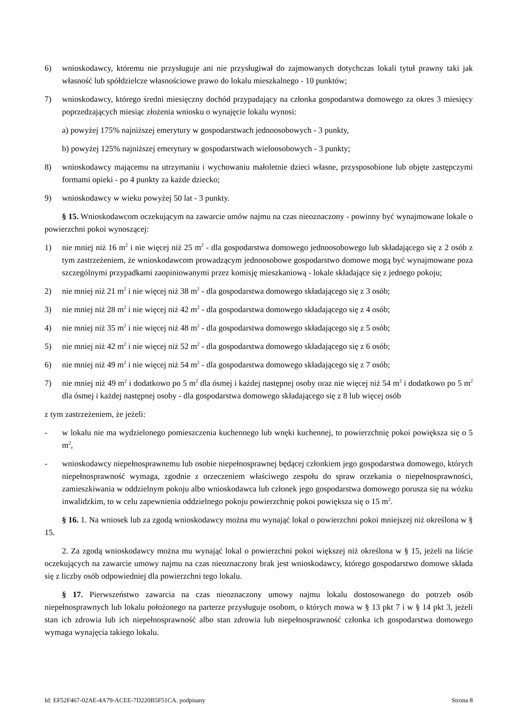6) wnioskodawcy, któremu nie przysługuje ani nie przysługiwał do zajmowanych dotychczas lokali tytuł prawny taki jak własność lub spółdzielcze własnościowe prawo do lokalu mieszkalnego - 10 punktów;
7) wnioskodawcy, którego średni miesięczny dochód przypadający na członka gospodarstwa domowego za okres 3 miesięcy poprzedzających miesiąc złożenia wniosku o wynajęcie lokalu wynosi:
a) powyżej 175% najniższej emerytury w gospodarstwach jednoosobowych - 3 punkty,
b) powyżej 125% najniższej emerytury w gospodarstwach wieloosobowych - 3 punkty;
8) wnioskodawcy mającemu na utrzymaniu i wychowaniu małoletnie dzieci własne, przysposobione lub objęte zastępczymi formami opieki - po 4 punkty za każde dziecko;
9) wnioskodawcy w wieku powyżej 50 lat - 3 punkty.
§ 15. Wnioskodawcom oczekującym na zawarcie umów najmu na czas nieoznaczony - powinny być wynajmowane lokale o powierzchni pokoi wynoszącej:
1) nie mniej niż 16 m<sup>2</sup> i nie więcej niż 25 m<sup>2</sup> - dla gospodarstwa domowego jednoosobowego lub składającego się z 2 osób z tym zastrzeżeniem, że wnioskodawcom prowadzącym jednoosobowe gospodarstwo domowe mogą być wynajmowane poza szczególnymi przypadkami zaopiniowanymi przez komisję mieszkaniową - lokale składające się z jednego pokoju;
2) nie mniej niż 21 m<sup>2</sup> i nie więcej niż 38 m<sup>2</sup> - dla gospodarstwa domowego składającego się z 3 osób;
3) nie mniej niż 28 m<sup>2</sup> i nie więcej niż 42 m<sup>2</sup> - dla gospodarstwa domowego składającego się z 4 osób;
4) nie mniej niż 35 m<sup>2</sup> i nie więcej niż 48 m<sup>2</sup> - dla gospodarstwa domowego składającego się z 5 osób;
5) nie mniej niż 42 m<sup>2</sup> i nie więcej niż 52 m<sup>2</sup> - dla gospodarstwa domowego składającego się z 6 osób;
6) nie mniej niż 49 m<sup>2</sup> i nie więcej niż 54 m<sup>2</sup> - dla gospodarstwa domowego składającego się z 7 osób;
7) nie mniej niż 49 m<sup>2</sup> i dodatkowo po 5 m<sup>2</sup> dla ósmej i każdej następnej osoby oraz nie więcej niż 54 m<sup>2</sup> i dodatkowo po 5 m<sup>2</sup> dla ósmej i każdej następnej osoby - dla gospodarstwa domowego składającego się z 8 lub więcej osób
z tym zastrzeżeniem, że jeżeli:
- w lokalu nie ma wydzielonego pomieszczenia kuchennego lub wnęki kuchennej, to powierzchnię pokoi powiększa się o 5 m<sup>2</sup>,
- wnioskodawcy niepełnosprawnemu lub osobie niepełnosprawnej będącej członkiem jego gospodarstwa domowego, których niepełnosprawność wymaga, zgodnie z orzeczeniem właściwego zespołu do spraw orzekania o niepełnosprawności, zamieszkiwania w oddzielnym pokoju albo wnioskodawca lub członek jego gospodarstwa domowego porusza się na wózku inwalidzkim, to w celu zapewnienia oddzielnego pokoju powierzchnię pokoi powiększa się o 15 m<sup>2</sup>.
§ 16. 1. Na wniosek lub za zgodą wnioskodawcy można mu wynająć lokal o powierzchni pokoi mniejszej niż określona w § 15.
2. Za zgodą wnioskodawcy można mu wynająć lokal o powierzchni pokoi większej niż określona w § 15, jeżeli na liście oczekujących na zawarcie umowy najmu na czas nieoznaczony brak jest wnioskodawcy, którego gospodarstwo domowe składa się z liczby osób odpowiedniej dla powierzchni tego lokalu.
§ 17. Pierwszeństwo zawarcia na czas nieoznaczony umowy najmu lokalu dostosowanego do potrzeb osób niepełnosprawnych lub lokalu położonego na parterze przysługuje osobom, o których mowa w § 13 pkt 7 i w § 14 pkt 3, jeżeli stan ich zdrowia lub ich niepełnosprawność albo stan zdrowia lub niepełnosprawność członka ich gospodarstwa domowego wymaga wynajęcia takiego lokalu.
Id: EF52F467-02AE-4A79-ACEE-7D220B5F51CA. podpisany Strona 8